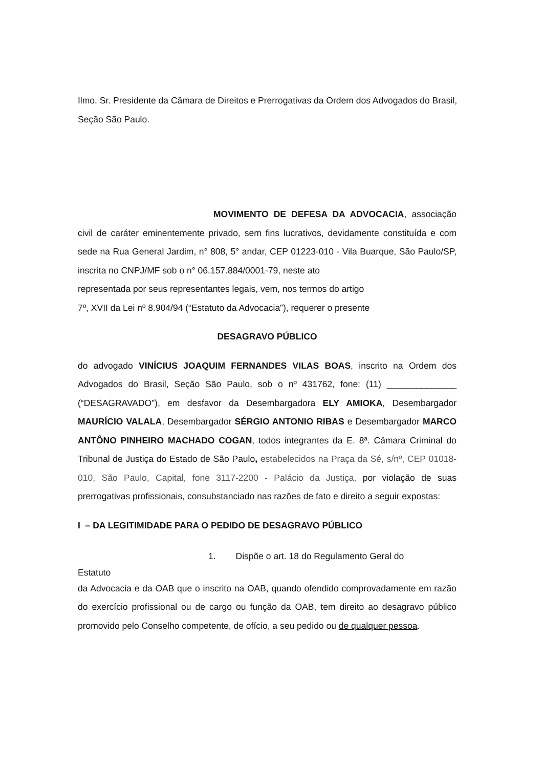Ilmo. Sr. Presidente da Câmara de Direitos e Prerrogativas da Ordem dos Advogados do Brasil, Seção São Paulo.
MOVIMENTO DE DEFESA DA ADVOCACIA, associação civil de caráter eminentemente privado, sem fins lucrativos, devidamente constituída e com sede na Rua General Jardim, n° 808, 5° andar, CEP 01223-010 - Vila Buarque, São Paulo/SP, inscrita no CNPJ/MF sob o n° 06.157.884/0001-79, neste ato
representada por seus representantes legais, vem, nos termos do artigo
7º, XVII da Lei nº 8.904/94 (“Estatuto da Advocacia”), requerer o presente
DESAGRAVO PÚBLICO
do advogado VINÍCIUS JOAQUIM FERNANDES VILAS BOAS, inscrito na Ordem dos Advogados do Brasil, Seção São Paulo, sob o nº 431762, fone: (11) ______________ (“DESAGRAVADO”), em desfavor da Desembargadora ELY AMIOKA, Desembargador MAURÍCIO VALALA, Desembargador SÉRGIO ANTONIO RIBAS e Desembargador MARCO ANTÔNO PINHEIRO MACHADO COGAN, todos integrantes da E. 8ª. Câmara Criminal do Tribunal de Justiça do Estado de São Paulo, estabelecidos na Praça da Sé, s/nº, CEP 01018-010, São Paulo, Capital, fone 3117-2200 - Palácio da Justiça, por violação de suas prerrogativas profissionais, consubstanciado nas razões de fato e direito a seguir expostas:
I – DA LEGITIMIDADE PARA O PEDIDO DE DESAGRAVO PÚBLICO
1. Dispõe o art. 18 do Regulamento Geral do
Estatuto
da Advocacia e da OAB que o inscrito na OAB, quando ofendido comprovadamente em razão do exercício profissional ou de cargo ou função da OAB, tem direito ao desagravo público promovido pelo Conselho competente, de ofício, a seu pedido ou de qualquer pessoa.